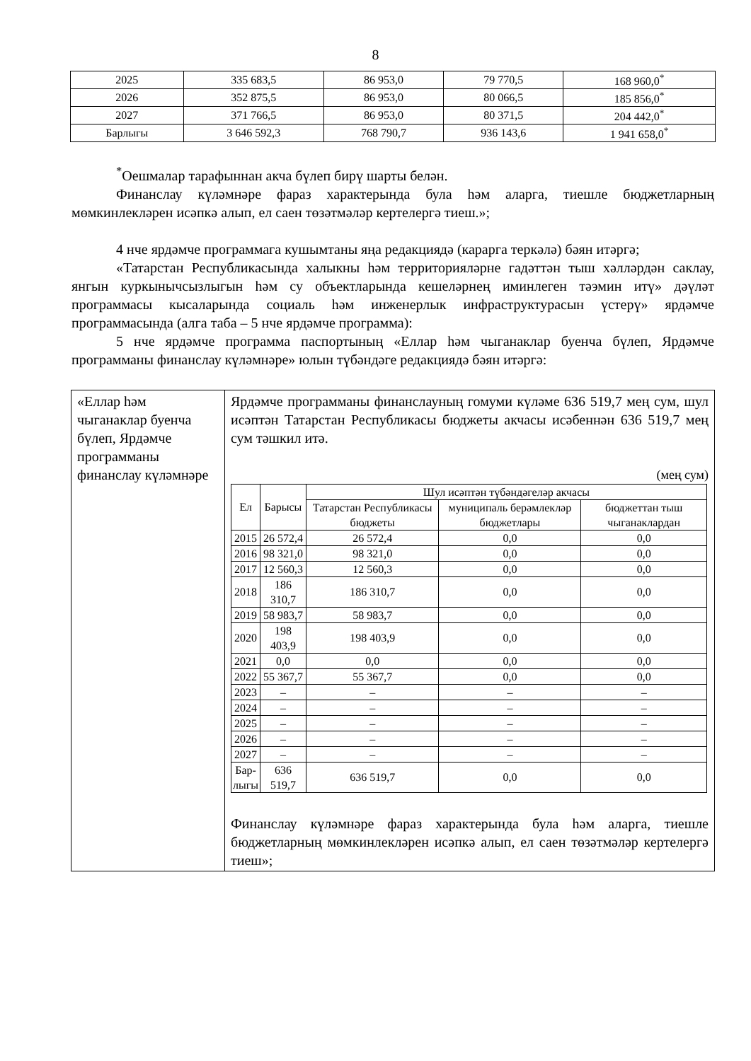8
| 2025 | 335 683,5 | 86 953,0 | 79 770,5 | 168 960,0<sup>*</sup> |
| 2026 | 352 875,5 | 86 953,0 | 80 066,5 | 185 856,0<sup>*</sup> |
| 2027 | 371 766,5 | 86 953,0 | 80 371,5 | 204 442,0<sup>*</sup> |
| Барлыгы | 3 646 592,3 | 768 790,7 | 936 143,6 | 1 941 658,0<sup>*</sup> |
<sup>*</sup> Оешмалар тарафыннан акча бүлеп бирү шарты белән.
Финанслау күләмнәре фараз характерында була һәм аларга, тиешле бюджетларның мөмкинлекләрен исәпкә алып, ел саен төзәтмәләр кертелергә тиеш.»;
4 нче ярдәмче программага кушымтаны яңа редакциядә (карарга теркәлә) бәян итәргә;
«Татарстан Республикасында халыкны һәм территорияләрне гадәттән тыш хәлләрдән саклау, янгын куркынычсызлыгын һәм су объектларында кешеләрнең иминлеген тәэмин итү» дәүләт программасы кысаларында социаль һәм инженерлык инфраструктурасын үстерү» ярдәмче программасында (алга таба – 5 нче ярдәмче программа):
5 нче ярдәмче программа паспортының «Еллар һәм чыганаклар буенча бүлеп, Ярдәмче программаны финанслау күләмнәре» юлын түбәндәге редакциядә бәян итәргә:
| «Еллар һәм чыганаклар буенча бүлеп, Ярдәмче программаны финанслау күләмнәре | Ярдәмче программаны финанслауның гомуми күләме 636 519,7 мең сум, шул исәптән Татарстан Республикасы бюджеты акчасы исәбеннән 636 519,7 мең сум тәшкил итә. (мең сум) / Ел / Барысы / Шул исәптән түбәндәгеләр акчасы / / / / --- / --- / --- / --- / --- / / / / Татарстан Республикасы бюджеты / муниципаль берәмлекләр бюджетлары / бюджеттан тыш чыганаклардан / / 2015 / 26 572,4 / 26 572,4 / 0,0 / 0,0 / / 2016 / 98 321,0 / 98 321,0 / 0,0 / 0,0 / / 2017 / 12 560,3 / 12 560,3 / 0,0 / 0,0 / / 2018 / 186 310,7 / 186 310,7 / 0,0 / 0,0 / / 2019 / 58 983,7 / 58 983,7 / 0,0 / 0,0 / / 2020 / 198 403,9 / 198 403,9 / 0,0 / 0,0 / / 2021 / 0,0 / 0,0 / 0,0 / 0,0 / / 2022 / 55 367,7 / 55 367,7 / 0,0 / 0,0 / / 2023 / – / – / – / – / / 2024 / – / – / – / – / / 2025 / – / – / – / – / / 2026 / – / – / – / – / / 2027 / – / – / – / – / / Бар- лыгы / 636 519,7 / 636 519,7 / 0,0 / 0,0 / Финанслау күләмнәре фараз характерында була һәм аларга, тиешле бюджетларның мөмкинлекләрен исәпкә алып, ел саен төзәтмәләр кертелергә тиеш»; |